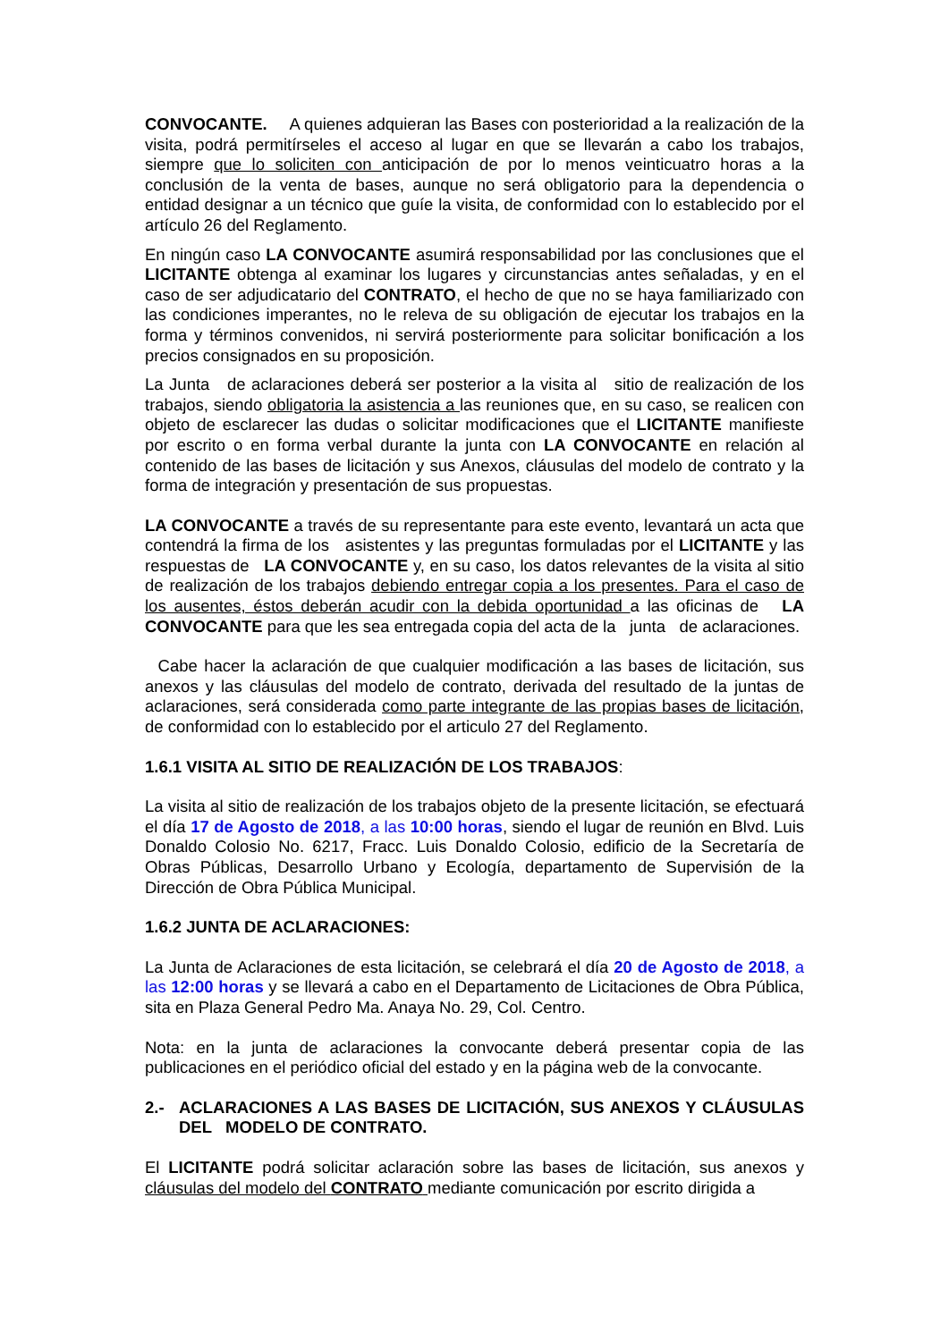CONVOCANTE. A quienes adquieran las Bases con posterioridad a la realización de la visita, podrá permitírseles el acceso al lugar en que se llevarán a cabo los trabajos, siempre que lo soliciten con anticipación de por lo menos veinticuatro horas a la conclusión de la venta de bases, aunque no será obligatorio para la dependencia o entidad designar a un técnico que guíe la visita, de conformidad con lo establecido por el artículo 26 del Reglamento.
En ningún caso LA CONVOCANTE asumirá responsabilidad por las conclusiones que el LICITANTE obtenga al examinar los lugares y circunstancias antes señaladas, y en el caso de ser adjudicatario del CONTRATO, el hecho de que no se haya familiarizado con las condiciones imperantes, no le releva de su obligación de ejecutar los trabajos en la forma y términos convenidos, ni servirá posteriormente para solicitar bonificación a los precios consignados en su proposición.
La Junta de aclaraciones deberá ser posterior a la visita al sitio de realización de los trabajos, siendo obligatoria la asistencia a las reuniones que, en su caso, se realicen con objeto de esclarecer las dudas o solicitar modificaciones que el LICITANTE manifieste por escrito o en forma verbal durante la junta con LA CONVOCANTE en relación al contenido de las bases de licitación y sus Anexos, cláusulas del modelo de contrato y la forma de integración y presentación de sus propuestas.
LA CONVOCANTE a través de su representante para este evento, levantará un acta que contendrá la firma de los asistentes y las preguntas formuladas por el LICITANTE y las respuestas de LA CONVOCANTE y, en su caso, los datos relevantes de la visita al sitio de realización de los trabajos debiendo entregar copia a los presentes. Para el caso de los ausentes, éstos deberán acudir con la debida oportunidad a las oficinas de LA CONVOCANTE para que les sea entregada copia del acta de la junta de aclaraciones.
Cabe hacer la aclaración de que cualquier modificación a las bases de licitación, sus anexos y las cláusulas del modelo de contrato, derivada del resultado de la juntas de aclaraciones, será considerada como parte integrante de las propias bases de licitación, de conformidad con lo establecido por el articulo 27 del Reglamento.
1.6.1 VISITA AL SITIO DE REALIZACIÓN DE LOS TRABAJOS:
La visita al sitio de realización de los trabajos objeto de la presente licitación, se efectuará el día 17 de Agosto de 2018, a las 10:00 horas, siendo el lugar de reunión en Blvd. Luis Donaldo Colosio No. 6217, Fracc. Luis Donaldo Colosio, edificio de la Secretaría de Obras Públicas, Desarrollo Urbano y Ecología, departamento de Supervisión de la Dirección de Obra Pública Municipal.
1.6.2 JUNTA DE ACLARACIONES:
La Junta de Aclaraciones de esta licitación, se celebrará el día 20 de Agosto de 2018, a las 12:00 horas y se llevará a cabo en el Departamento de Licitaciones de Obra Pública, sita en Plaza General Pedro Ma. Anaya No. 29, Col. Centro.
Nota: en la junta de aclaraciones la convocante deberá presentar copia de las publicaciones en el periódico oficial del estado y en la página web de la convocante.
2.- ACLARACIONES A LAS BASES DE LICITACIÓN, SUS ANEXOS Y CLÁUSULAS DEL MODELO DE CONTRATO.
El LICITANTE podrá solicitar aclaración sobre las bases de licitación, sus anexos y cláusulas del modelo del CONTRATO mediante comunicación por escrito dirigida a